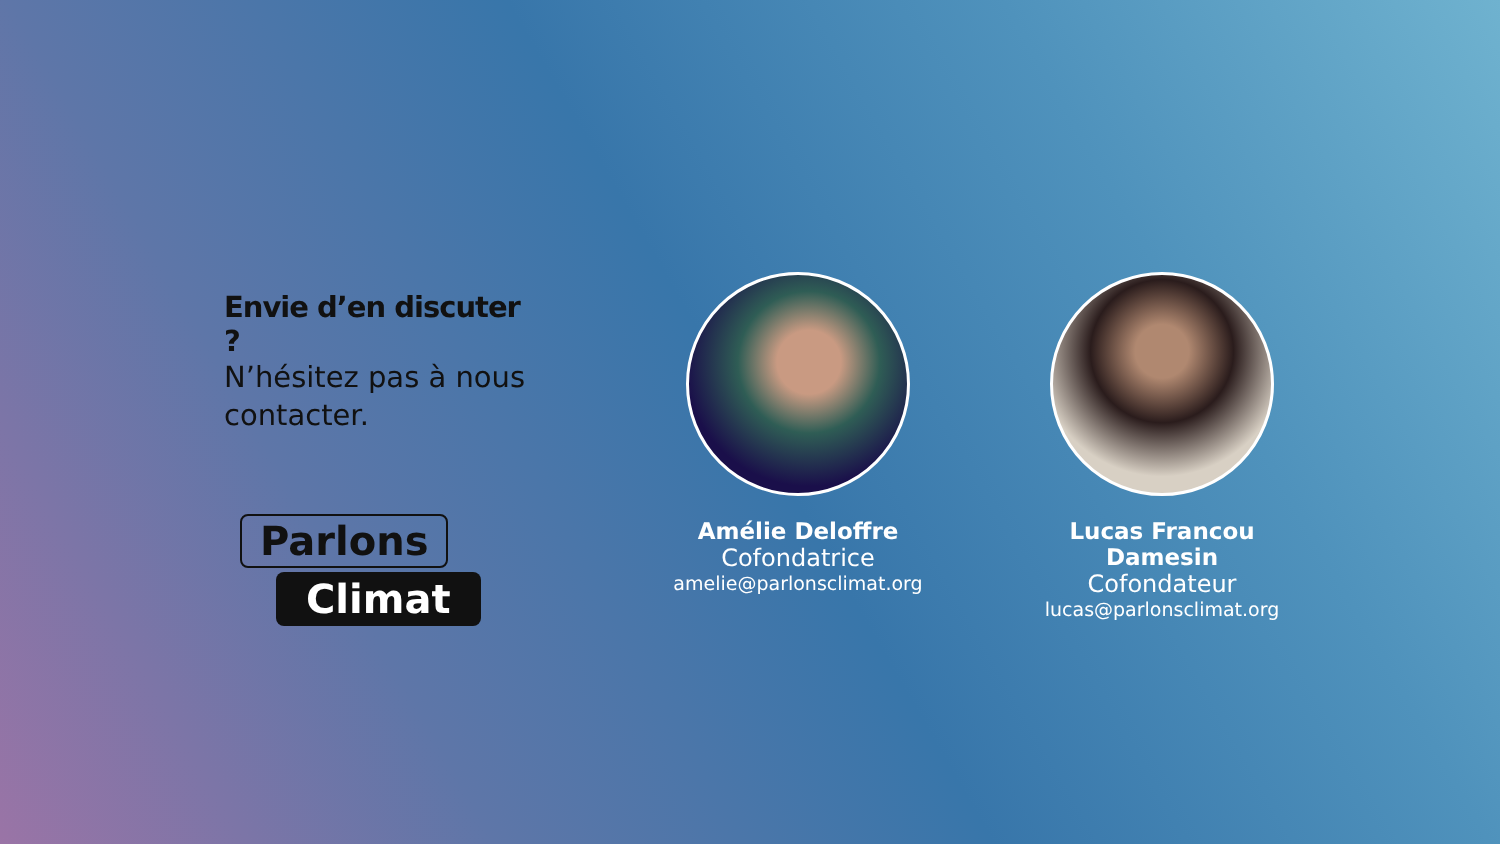Envie d’en discuter ?
N’hésitez pas à nous contacter.
Parlons
Climat
Amélie Deloffre
Cofondatrice
amelie@parlonsclimat.org
Lucas Francou Damesin
Cofondateur
lucas@parlonsclimat.org